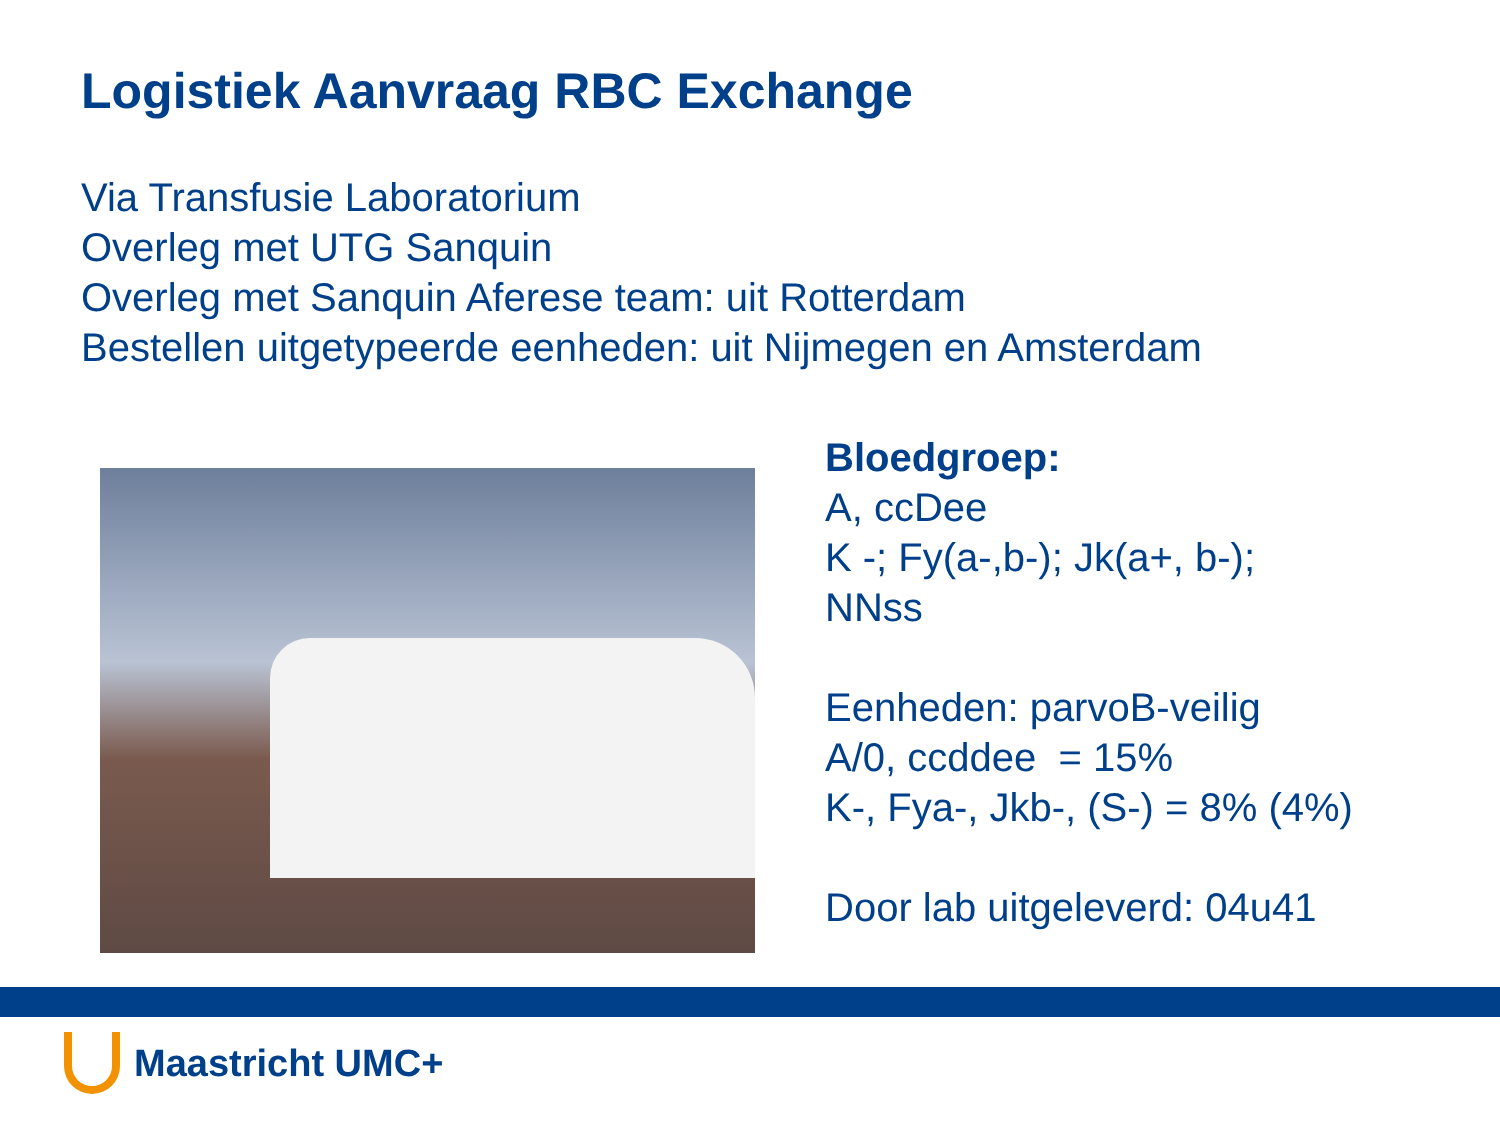Logistiek Aanvraag RBC Exchange
Via Transfusie Laboratorium
Overleg met UTG Sanquin
Overleg met Sanquin Aferese team: uit Rotterdam
Bestellen uitgetypeerde eenheden: uit Nijmegen en Amsterdam
Bloedgroep:
A, ccDee
K -; Fy(a-,b-); Jk(a+, b-);
NNss
Eenheden: parvoB-veilig
A/0, ccddee = 15%
K-, Fya-, Jkb-, (S-) = 8% (4%)
Door lab uitgeleverd: 04u41
Maastricht UMC+